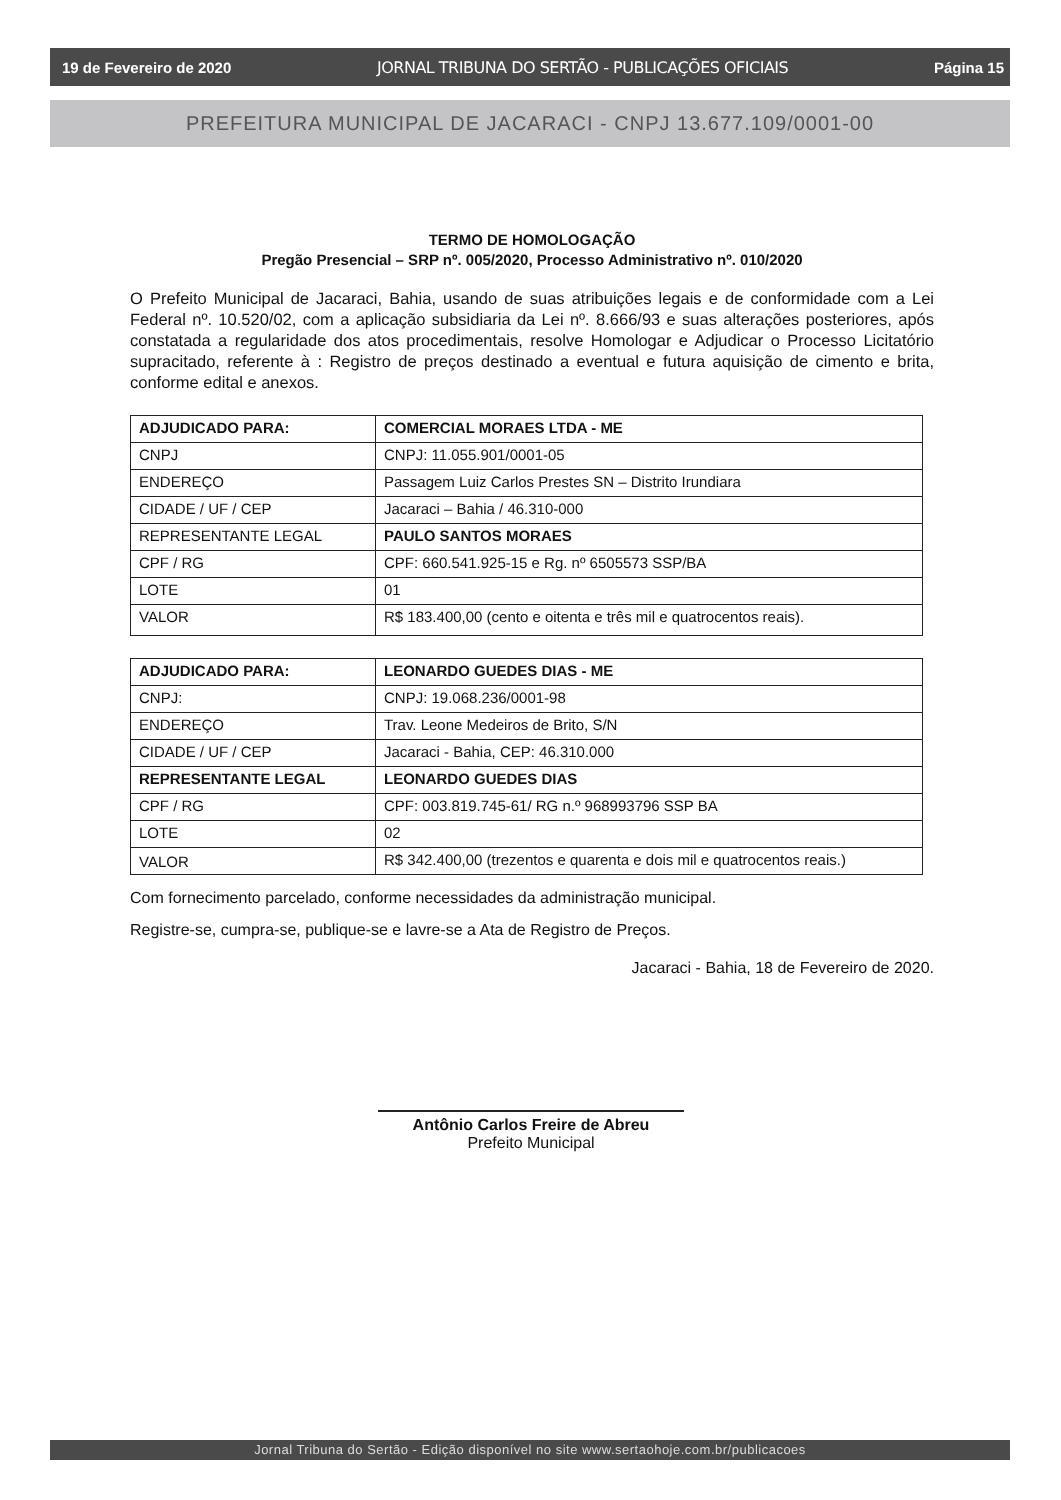19 de Fevereiro de 2020 JORNAL TRIBUNA DO SERTÃO - PUBLICAÇÕES OFICIAIS Página 15
PREFEITURA MUNICIPAL DE JACARACI - CNPJ 13.677.109/0001-00
TERMO DE HOMOLOGAÇÃO
Pregão Presencial – SRP nº. 005/2020, Processo Administrativo nº. 010/2020
O Prefeito Municipal de Jacaraci, Bahia, usando de suas atribuições legais e de conformidade com a Lei Federal nº. 10.520/02, com a aplicação subsidiaria da Lei nº. 8.666/93 e suas alterações posteriores, após constatada a regularidade dos atos procedimentais, resolve Homologar e Adjudicar o Processo Licitatório supracitado, referente à : Registro de preços destinado a eventual e futura aquisição de cimento e brita, conforme edital e anexos.
| ADJUDICADO PARA: | COMERCIAL MORAES LTDA - ME |
| CNPJ | CNPJ: 11.055.901/0001-05 |
| ENDEREÇO | Passagem Luiz Carlos Prestes SN – Distrito Irundiara |
| CIDADE / UF / CEP | Jacaraci – Bahia / 46.310-000 |
| REPRESENTANTE LEGAL | PAULO SANTOS MORAES |
| CPF / RG | CPF: 660.541.925-15 e Rg. nº 6505573 SSP/BA |
| LOTE | 01 |
| VALOR | R$ 183.400,00 (cento e oitenta e três mil e quatrocentos reais). |
| ADJUDICADO PARA: | LEONARDO GUEDES DIAS - ME |
| CNPJ: | CNPJ: 19.068.236/0001-98 |
| ENDEREÇO | Trav. Leone Medeiros de Brito, S/N |
| CIDADE / UF / CEP | Jacaraci - Bahia, CEP: 46.310.000 |
| REPRESENTANTE LEGAL | LEONARDO GUEDES DIAS |
| CPF / RG | CPF: 003.819.745-61/ RG n.º 968993796 SSP BA |
| LOTE | 02 |
| VALOR | R$ 342.400,00 (trezentos e quarenta e dois mil e quatrocentos reais.) |
Com fornecimento parcelado, conforme necessidades da administração municipal.
Registre-se, cumpra-se, publique-se e lavre-se a Ata de Registro de Preços.
Jacaraci - Bahia, 18 de Fevereiro de 2020.
Antônio Carlos Freire de Abreu
Prefeito Municipal
Jornal Tribuna do Sertão - Edição disponível no site www.sertaohoje.com.br/publicacoes